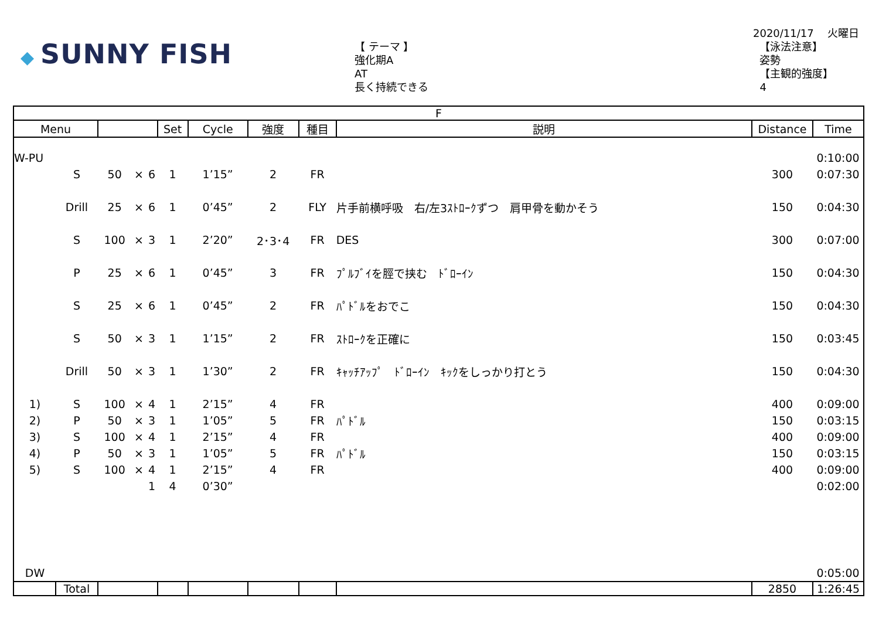◆ SUNNY FISH
【 テーマ 】
強化期A
AT
長く持続できる
2020/11/17　 火曜日
【泳法注意】
姿勢
【主観的強度】
4
| F | | | | | | | | | | | |
| --- | --- | --- | --- | --- | --- | --- | --- | --- | --- | --- | --- |
| Menu | | | | | Set | Cycle | 強度 | 種目 | 説明 | Distance | Time |
| W-PU | | | | | | | | | | | 0:10:00 |
| | S | 50 | × | 6 | 1 | 1’15” | 2 | FR | | 300 | 0:07:30 |
| | Drill | 25 | × | 6 | 1 | 0’45” | 2 | FLY | 片手前横呼吸 右/左3ｽﾄﾛｰｸずつ 肩甲骨を動かそう | 150 | 0:04:30 |
| | S | 100 | × | 3 | 1 | 2’20” | 2･3･4 | FR | DES | 300 | 0:07:00 |
| | P | 25 | × | 6 | 1 | 0’45” | 3 | FR | ﾌﾟﾙﾌﾞｲを脛で挟む ﾄﾞﾛｰｲﾝ | 150 | 0:04:30 |
| | S | 25 | × | 6 | 1 | 0’45” | 2 | FR | ﾊﾟﾄﾞﾙをおでこ | 150 | 0:04:30 |
| | S | 50 | × | 3 | 1 | 1’15” | 2 | FR | ｽﾄﾛｰｸを正確に | 150 | 0:03:45 |
| | Drill | 50 | × | 3 | 1 | 1’30” | 2 | FR | ｷｬｯﾁｱｯﾌﾟ ﾄﾞﾛｰｲﾝ ｷｯｸをしっかり打とう | 150 | 0:04:30 |
| 1) | S | 100 | × | 4 | 1 | 2’15” | 4 | FR | | 400 | 0:09:00 |
| 2) | P | 50 | × | 3 | 1 | 1’05” | 5 | FR | ﾊﾟﾄﾞﾙ | 150 | 0:03:15 |
| 3) | S | 100 | × | 4 | 1 | 2’15” | 4 | FR | | 400 | 0:09:00 |
| 4) | P | 50 | × | 3 | 1 | 1’05” | 5 | FR | ﾊﾟﾄﾞﾙ | 150 | 0:03:15 |
| 5) | S | 100 | × | 4 | 1 | 2’15” | 4 | FR | | 400 | 0:09:00 |
| | | | | 1 | 4 | 0’30” | | | | | 0:02:00 |
| DW | | | | | | | | | | | 0:05:00 |
| | Total | | | | | | | | | 2850 | 1:26:45 |